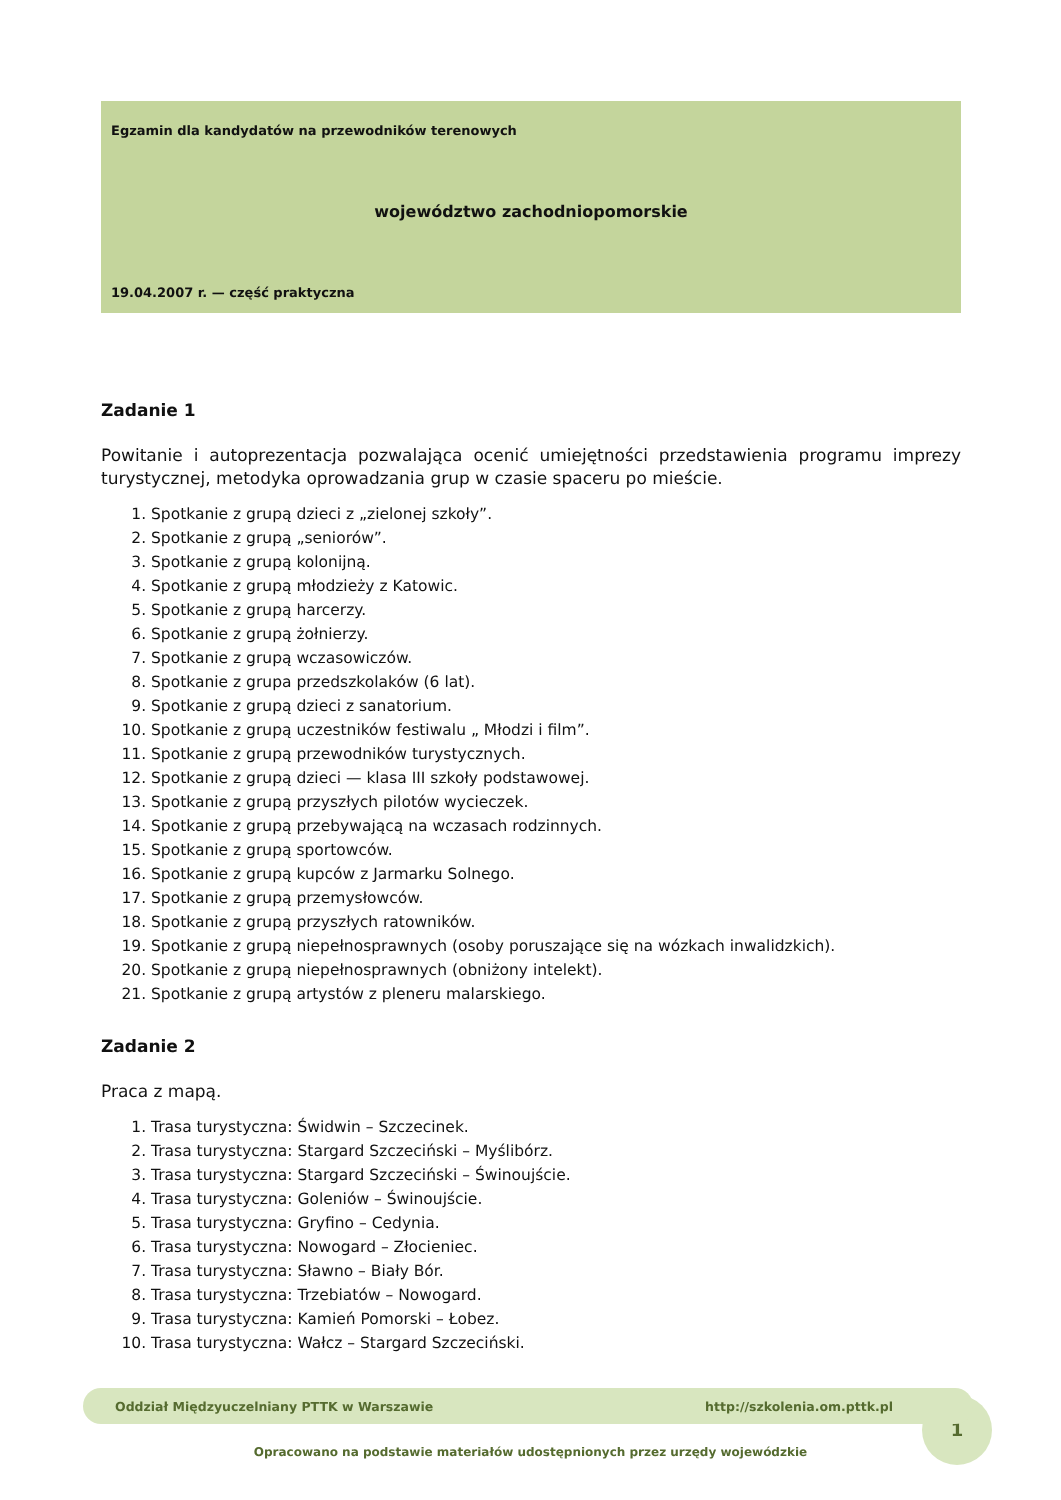Egzamin dla kandydatów na przewodników terenowych
województwo zachodniopomorskie
19.04.2007 r. — część praktyczna
Zadanie 1
Powitanie i autoprezentacja pozwalająca ocenić umiejętności przedstawienia programu imprezy turystycznej, metodyka oprowadzania grup w czasie spaceru po mieście.
1. Spotkanie z grupą dzieci z „zielonej szkoły”.
2. Spotkanie z grupą „seniorów”.
3. Spotkanie z grupą kolonijną.
4. Spotkanie z grupą młodzieży z Katowic.
5. Spotkanie z grupą harcerzy.
6. Spotkanie z grupą żołnierzy.
7. Spotkanie z grupą wczasowiczów.
8. Spotkanie z grupa przedszkolaków (6 lat).
9. Spotkanie z grupą dzieci z sanatorium.
10. Spotkanie z grupą uczestników festiwalu „ Młodzi i film”.
11. Spotkanie z grupą przewodników turystycznych.
12. Spotkanie z grupą dzieci — klasa III szkoły podstawowej.
13. Spotkanie z grupą przyszłych pilotów wycieczek.
14. Spotkanie z grupą przebywającą na wczasach rodzinnych.
15. Spotkanie z grupą sportowców.
16. Spotkanie z grupą kupców z Jarmarku Solnego.
17. Spotkanie z grupą przemysłowców.
18. Spotkanie z grupą przyszłych ratowników.
19. Spotkanie z grupą niepełnosprawnych (osoby poruszające się na wózkach inwalidzkich).
20. Spotkanie z grupą niepełnosprawnych (obniżony intelekt).
21. Spotkanie z grupą artystów z pleneru malarskiego.
Zadanie 2
Praca z mapą.
1. Trasa turystyczna: Świdwin – Szczecinek.
2. Trasa turystyczna: Stargard Szczeciński – Myślibórz.
3. Trasa turystyczna: Stargard Szczeciński – Świnoujście.
4. Trasa turystyczna: Goleniów – Świnoujście.
5. Trasa turystyczna: Gryfino – Cedynia.
6. Trasa turystyczna: Nowogard – Złocieniec.
7. Trasa turystyczna: Sławno – Biały Bór.
8. Trasa turystyczna: Trzebiatów – Nowogard.
9. Trasa turystyczna: Kamień Pomorski – Łobez.
10. Trasa turystyczna: Wałcz – Stargard Szczeciński.
1
Oddział Międzyuczelniany PTTK w Warszawie http://szkolenia.om.pttk.pl
Opracowano na podstawie materiałów udostępnionych przez urzędy wojewódzkie